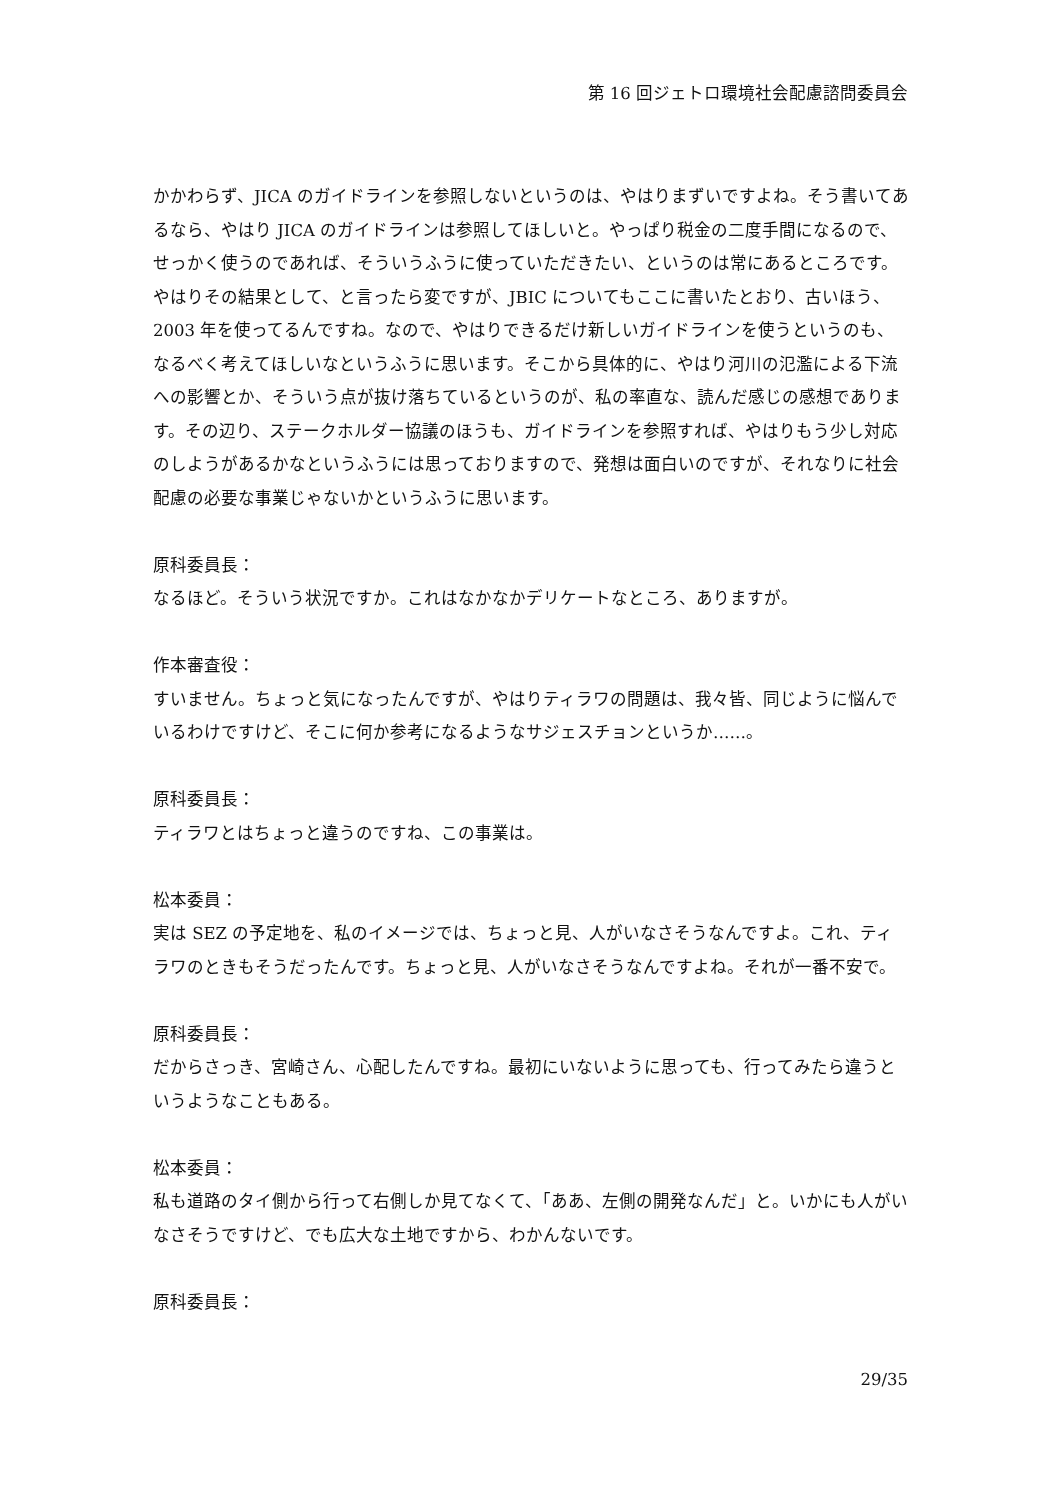第 16 回ジェトロ環境社会配慮諮問委員会
かかわらず、JICA のガイドラインを参照しないというのは、やはりまずいですよね。そう書いてあるなら、やはり JICA のガイドラインは参照してほしいと。やっぱり税金の二度手間になるので、せっかく使うのであれば、そういうふうに使っていただきたい、というのは常にあるところです。やはりその結果として、と言ったら変ですが、JBIC についてもここに書いたとおり、古いほう、2003 年を使ってるんですね。なので、やはりできるだけ新しいガイドラインを使うというのも、なるべく考えてほしいなというふうに思います。そこから具体的に、やはり河川の氾濫による下流への影響とか、そういう点が抜け落ちているというのが、私の率直な、読んだ感じの感想であります。その辺り、ステークホルダー協議のほうも、ガイドラインを参照すれば、やはりもう少し対応のしようがあるかなというふうには思っておりますので、発想は面白いのですが、それなりに社会配慮の必要な事業じゃないかというふうに思います。
原科委員長：
なるほど。そういう状況ですか。これはなかなかデリケートなところ、ありますが。
作本審査役：
すいません。ちょっと気になったんですが、やはりティラワの問題は、我々皆、同じように悩んでいるわけですけど、そこに何か参考になるようなサジェスチョンというか……。
原科委員長：
ティラワとはちょっと違うのですね、この事業は。
松本委員：
実は SEZ の予定地を、私のイメージでは、ちょっと見、人がいなさそうなんですよ。これ、ティラワのときもそうだったんです。ちょっと見、人がいなさそうなんですよね。それが一番不安で。
原科委員長：
だからさっき、宮崎さん、心配したんですね。最初にいないように思っても、行ってみたら違うというようなこともある。
松本委員：
私も道路のタイ側から行って右側しか見てなくて、「ああ、左側の開発なんだ」と。いかにも人がいなさそうですけど、でも広大な土地ですから、わかんないです。
原科委員長：
29/35